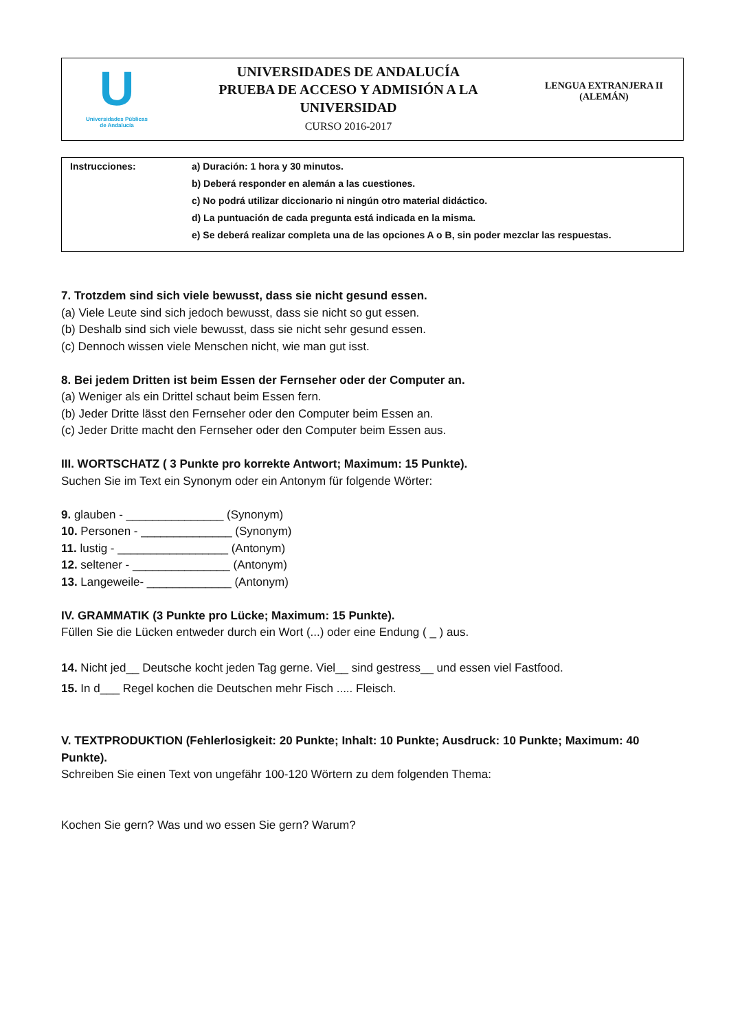U
Universidades Públicas
de Andalucía
UNIVERSIDADES DE ANDALUCÍA
PRUEBA DE ACCESO Y ADMISIÓN A LA
UNIVERSIDAD
CURSO 2016-2017
LENGUA EXTRANJERA II
(ALEMÁN)
Instrucciones: a) Duración: 1 hora y 30 minutos.
b) Deberá responder en alemán a las cuestiones.
c) No podrá utilizar diccionario ni ningún otro material didáctico.
d) La puntuación de cada pregunta está indicada en la misma.
e) Se deberá realizar completa una de las opciones A o B, sin poder mezclar las respuestas.
7. Trotzdem sind sich viele bewusst, dass sie nicht gesund essen.
(a) Viele Leute sind sich jedoch bewusst, dass sie nicht so gut essen.
(b) Deshalb sind sich viele bewusst, dass sie nicht sehr gesund essen.
(c) Dennoch wissen viele Menschen nicht, wie man gut isst.
8. Bei jedem Dritten ist beim Essen der Fernseher oder der Computer an.
(a) Weniger als ein Drittel schaut beim Essen fern.
(b) Jeder Dritte lässt den Fernseher oder den Computer beim Essen an.
(c) Jeder Dritte macht den Fernseher oder den Computer beim Essen aus.
III. WORTSCHATZ ( 3 Punkte pro korrekte Antwort; Maximum: 15 Punkte).
Suchen Sie im Text ein Synonym oder ein Antonym für folgende Wörter:
9. glauben - _______________ (Synonym)
10. Personen - ______________ (Synonym)
11. lustig - _________________ (Antonym)
12. seltener - _______________ (Antonym)
13. Langeweile- _____________ (Antonym)
IV. GRAMMATIK (3 Punkte pro Lücke; Maximum: 15 Punkte).
Füllen Sie die Lücken entweder durch ein Wort (...) oder eine Endung ( _ ) aus.
14. Nicht jed__ Deutsche kocht jeden Tag gerne. Viel__ sind gestress__ und essen viel Fastfood.
15. In d___ Regel kochen die Deutschen mehr Fisch ..... Fleisch.
V. TEXTPRODUKTION (Fehlerlosigkeit: 20 Punkte; Inhalt: 10 Punkte; Ausdruck: 10 Punkte; Maximum: 40 Punkte).
Schreiben Sie einen Text von ungefähr 100-120 Wörtern zu dem folgenden Thema:
Kochen Sie gern? Was und wo essen Sie gern? Warum?